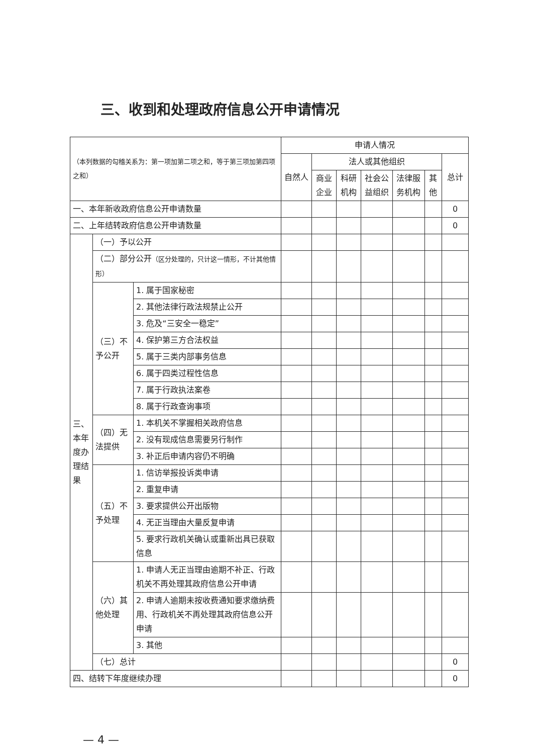三、收到和处理政府信息公开申请情况
| （本列数据的勾稽关系为：第一项加第二项之和，等于第三项加第四项之和） | | | 申请人情况 | | | | | | |
| --- | --- | --- | --- | --- | --- | --- | --- | --- | --- |
| | | | 自然人 | 法人或其他组织 | | | | | 总计 |
| | | | | 商业企业 | 科研机构 | 社会公益组织 | 法律服务机构 | 其他 | |
| 一、本年新收政府信息公开申请数量 | | | | | | | | | 0 |
| 二、上年结转政府信息公开申请数量 | | | | | | | | | 0 |
| 三、本年度办理结果 | （一）予以公开 | | | | | | | | |
| | （二）部分公开 （区分处理的，只计这一情形，不计其他情形） | | | | | | | | |
| | （三）不予公开 | 1. 属于国家秘密 | | | | | | | |
| | | 2. 其他法律行政法规禁止公开 | | | | | | | |
| | | 3. 危及“三安全一稳定” | | | | | | | |
| | | 4. 保护第三方合法权益 | | | | | | | |
| | | 5. 属于三类内部事务信息 | | | | | | | |
| | | 6. 属于四类过程性信息 | | | | | | | |
| | | 7. 属于行政执法案卷 | | | | | | | |
| | | 8. 属于行政查询事项 | | | | | | | |
| | （四）无法提供 | 1. 本机关不掌握相关政府信息 | | | | | | | |
| | | 2. 没有现成信息需要另行制作 | | | | | | | |
| | | 3. 补正后申请内容仍不明确 | | | | | | | |
| | （五）不予处理 | 1. 信访举报投诉类申请 | | | | | | | |
| | | 2. 重复申请 | | | | | | | |
| | | 3. 要求提供公开出版物 | | | | | | | |
| | | 4. 无正当理由大量反复申请 | | | | | | | |
| | | 5. 要求行政机关确认或重新出具已获取信息 | | | | | | | |
| | （六）其他处理 | 1. 申请人无正当理由逾期不补正、行政机关不再处理其政府信息公开申请 | | | | | | | |
| | | 2. 申请人逾期未按收费通知要求缴纳费用、行政机关不再处理其政府信息公开申请 | | | | | | | |
| | | 3. 其他 | | | | | | | |
| | （七）总计 | | | | | | | | 0 |
| 四、结转下年度继续办理 | | | | | | | | | 0 |
— 4 —